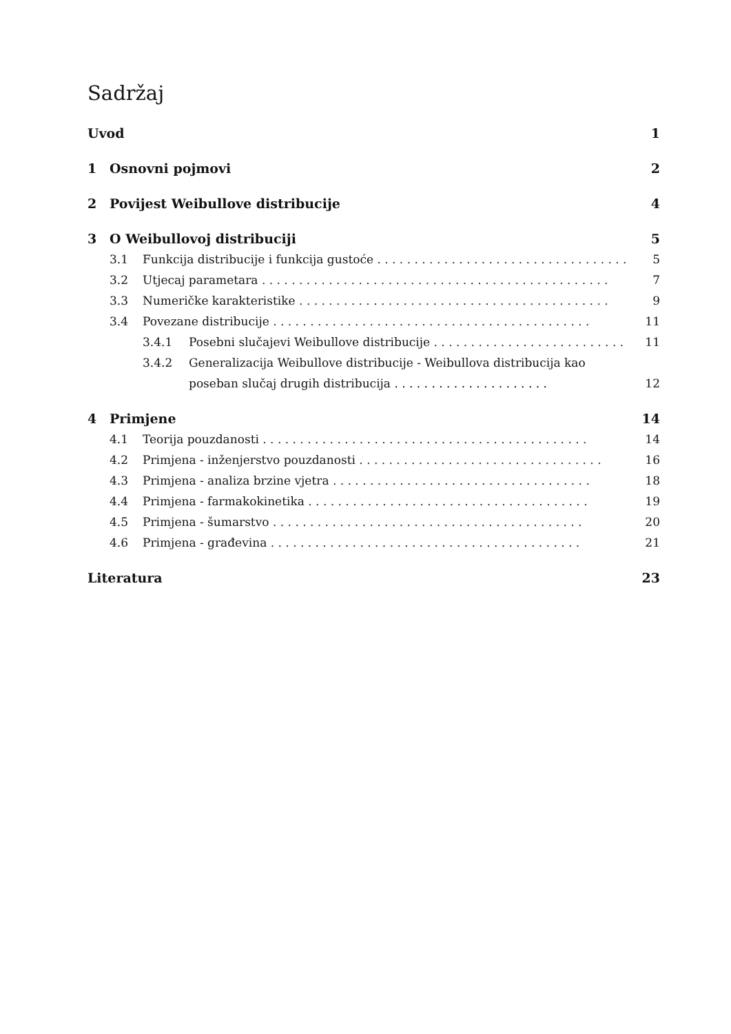Sadržaj
Uvod 1
1 Osnovni pojmovi 2
2 Povijest Weibullove distribucije 4
3 O Weibullovoj distribuciji 5
3.1 Funkcija distribucije i funkcija gustoće . . . . . . . . . . . . . . . . . . . . . . . . . . . . . . . . . . . . 5
3.2 Utjecaj parametara . . . . . . . . . . . . . . . . . . . . . . . . . . . . . . . . . . . . . . . . . . . . . . . 7
3.3 Numeričke karakteristike . . . . . . . . . . . . . . . . . . . . . . . . . . . . . . . . . . . . . . . . . . 9
3.4 Povezane distribucije . . . . . . . . . . . . . . . . . . . . . . . . . . . . . . . . . . . . . . . . . . . 11
3.4.1 Posebni slučajevi Weibullove distribucije . . . . . . . . . . . . . . . . . . . . . . . . . . . 11
3.4.2 Generalizacija Weibullove distribucije - Weibullova distribucija kao poseban slučaj drugih distribucija . . . . . . . . . . . . . . . . . . . . . 12
4 Primjene 14
4.1 Teorija pouzdanosti . . . . . . . . . . . . . . . . . . . . . . . . . . . . . . . . . . . . . . . . . . . . 14
4.2 Primjena - inženjerstvo pouzdanosti . . . . . . . . . . . . . . . . . . . . . . . . . . . . . . . . . 16
4.3 Primjena - analiza brzine vjetra . . . . . . . . . . . . . . . . . . . . . . . . . . . . . . . . . . . 18
4.4 Primjena - farmakokinetika . . . . . . . . . . . . . . . . . . . . . . . . . . . . . . . . . . . . . . 19
4.5 Primjena - šumarstvo . . . . . . . . . . . . . . . . . . . . . . . . . . . . . . . . . . . . . . . . . . 20
4.6 Primjena - građevina . . . . . . . . . . . . . . . . . . . . . . . . . . . . . . . . . . . . . . . . . . 21
Literatura 23